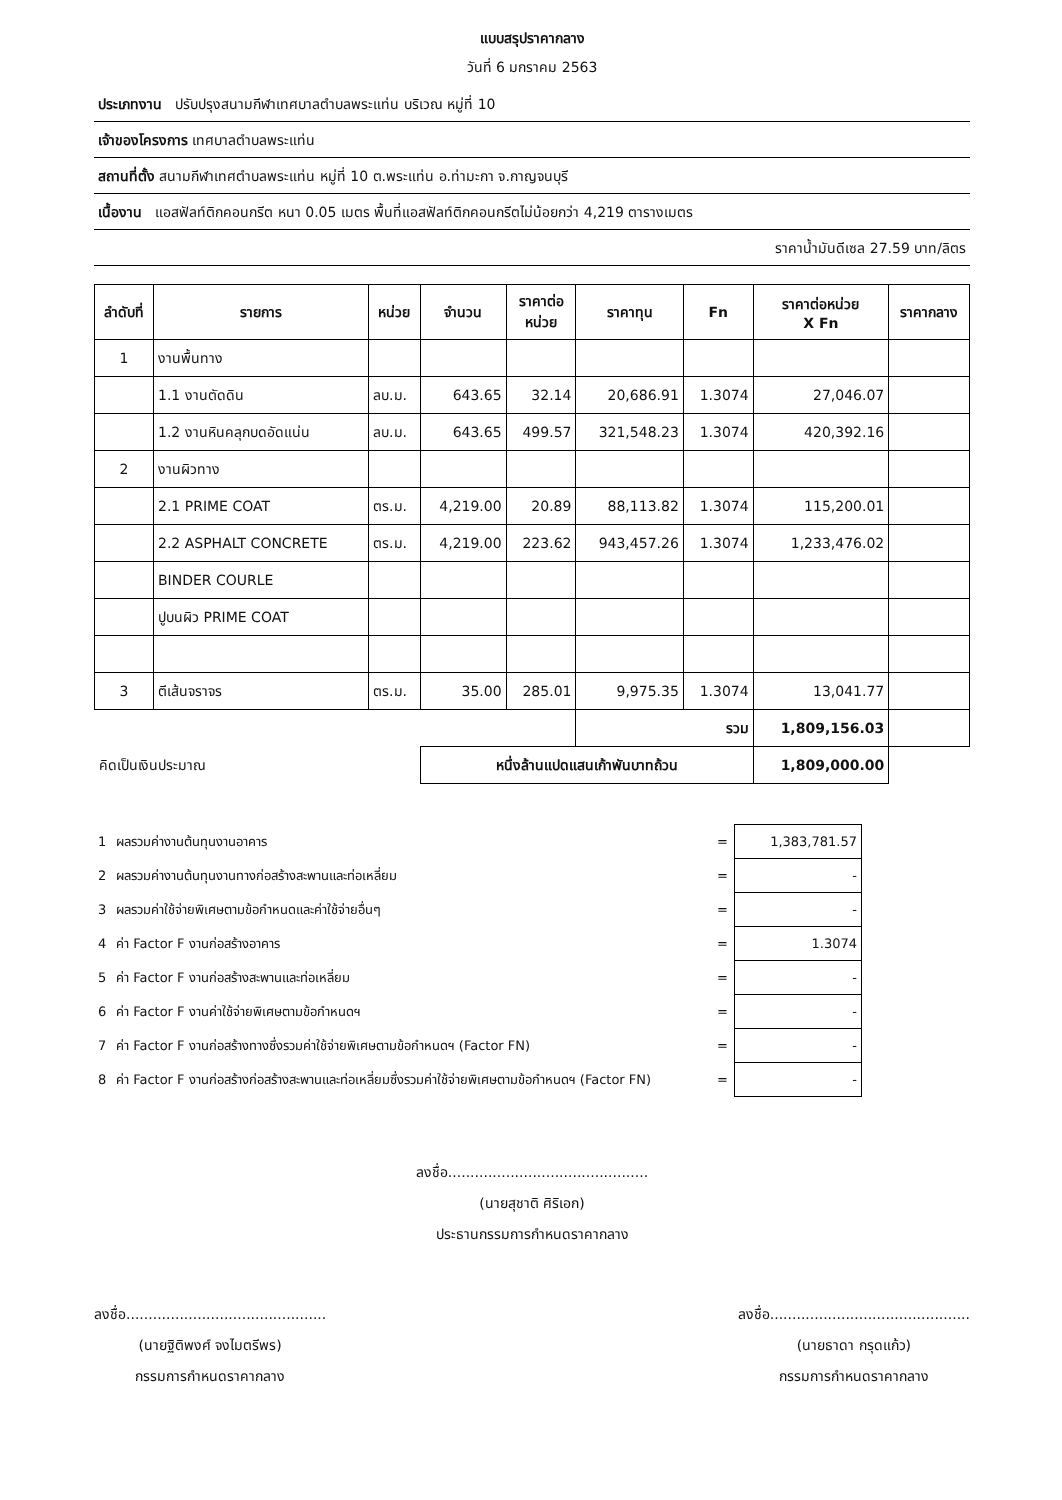แบบสรุปราคากลาง
วันที่ 6 มกราคม 2563
ประเภทงาน ปรับปรุงสนามกีฬาเทศบาลตำบลพระแท่น บริเวณ หมู่ที่ 10
เจ้าของโครงการ เทศบาลตำบลพระแท่น
สถานที่ตั้ง สนามกีฬาเทศตำบลพระแท่น หมู่ที่ 10 ต.พระแท่น อ.ท่ามะกา จ.กาญจนบุรี
เนื้องาน แอสฟัลท์ติกคอนกรีต หนา 0.05 เมตร พื้นที่แอสฟัลท์ติกคอนกรีตไม่น้อยกว่า 4,219 ตารางเมตร
ราคาน้ำมันดีเซล 27.59 บาท/ลิตร
| ลำดับที่ | รายการ | หน่วย | จำนวน | ราคาต่อ หน่วย | ราคาทุน | Fn | ราคาต่อหน่วย X Fn | ราคากลาง |
| --- | --- | --- | --- | --- | --- | --- | --- | --- |
| 1 | งานพื้นทาง | | | | | | | |
| | 1.1 งานตัดดิน | ลบ.ม. | 643.65 | 32.14 | 20,686.91 | 1.3074 | 27,046.07 | |
| | 1.2 งานหินคลุกบดอัดแน่น | ลบ.ม. | 643.65 | 499.57 | 321,548.23 | 1.3074 | 420,392.16 | |
| 2 | งานผิวทาง | | | | | | | |
| | 2.1 PRIME COAT | ตร.ม. | 4,219.00 | 20.89 | 88,113.82 | 1.3074 | 115,200.01 | |
| | 2.2 ASPHALT CONCRETE | ตร.ม. | 4,219.00 | 223.62 | 943,457.26 | 1.3074 | 1,233,476.02 | |
| | BINDER COURLE | | | | | | | |
| | ปูบนผิว PRIME COAT | | | | | | | |
| 3 | ตีเส้นจราจร | ตร.ม. | 35.00 | 285.01 | 9,975.35 | 1.3074 | 13,041.77 | |
| | | | | | รวม | | 1,809,156.03 | |
| คิดเป็นเงินประมาณ | | | หนึ่งล้านแปดแสนเก้าพันบาทถ้วน | | | | 1,809,000.00 | |
| 1 | ผลรวมค่างานต้นทุนงานอาคาร | = | 1,383,781.57 | |
| 2 | ผลรวมค่างานต้นทุนงานทางก่อสร้างสะพานและท่อเหลี่ยม | = | - | |
| 3 | ผลรวมค่าใช้จ่ายพิเศษตามข้อกำหนดและค่าใช้จ่ายอื่นๆ | = | - | |
| 4 | ค่า Factor F งานก่อสร้างอาคาร | = | 1.3074 | |
| 5 | ค่า Factor F งานก่อสร้างสะพานและท่อเหลี่ยม | = | - | |
| 6 | ค่า Factor F งานค่าใช้จ่ายพิเศษตามข้อกำหนดฯ | = | - | |
| 7 | ค่า Factor F งานก่อสร้างทางซึ่งรวมค่าใช้จ่ายพิเศษตามข้อกำหนดฯ (Factor FN) | = | - | |
| 8 | ค่า Factor F งานก่อสร้างก่อสร้างสะพานและท่อเหลี่ยมซึ่งรวมค่าใช้จ่ายพิเศษตามข้อกำหนดฯ (Factor FN) | = | - | |
ลงชื่อ.............................................
(นายสุชาติ ศิริเอก)
ประธานกรรมการกำหนดราคากลาง
ลงชื่อ.............................................
(นายฐิติพงศ์ จงไมตรีพร)
กรรมการกำหนดราคากลาง
ลงชื่อ.............................................
(นายธาดา กรุดแก้ว)
กรรมการกำหนดราคากลาง